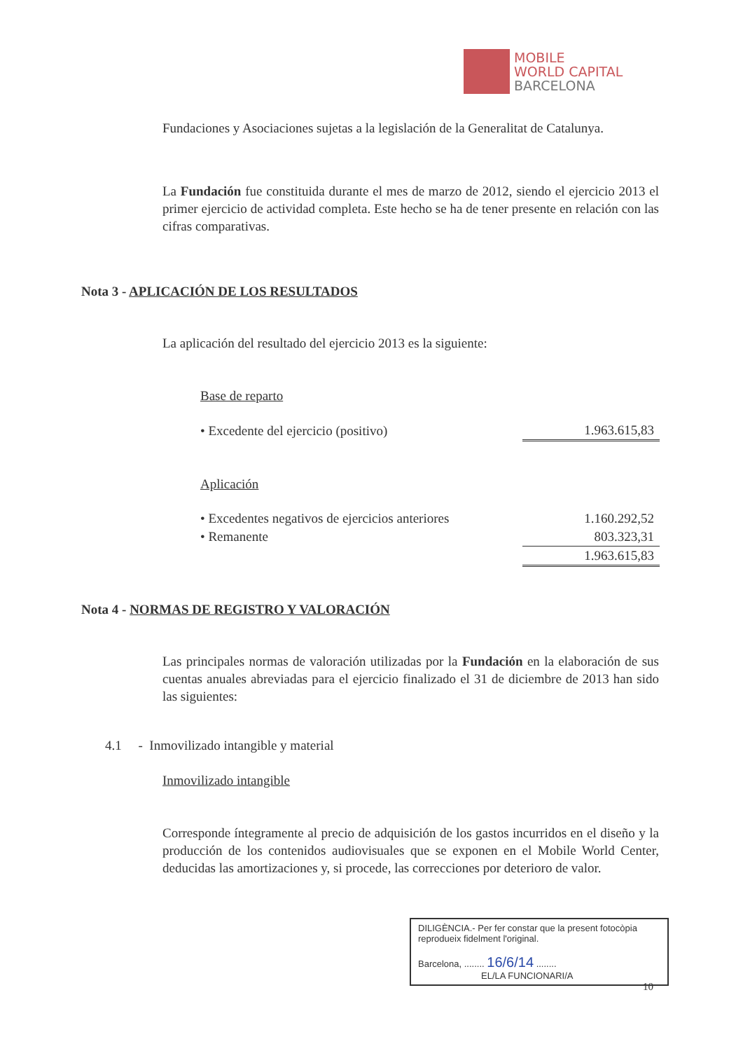MOBILE
WORLD CAPITAL
BARCELONA
Fundaciones y Asociaciones sujetas a la legislación de la Generalitat de Catalunya.
La Fundación fue constituida durante el mes de marzo de 2012, siendo el ejercicio 2013 el primer ejercicio de actividad completa. Este hecho se ha de tener presente en relación con las cifras comparativas.
Nota 3 - APLICACIÓN DE LOS RESULTADOS
La aplicación del resultado del ejercicio 2013 es la siguiente:
| Base de reparto | |
| • Excedente del ejercicio (positivo) | 1.963.615,83 |
| Aplicación | |
| • Excedentes negativos de ejercicios anteriores | 1.160.292,52 |
| • Remanente | 803.323,31 |
| | 1.963.615,83 |
Nota 4 - NORMAS DE REGISTRO Y VALORACIÓN
Las principales normas de valoración utilizadas por la Fundación en la elaboración de sus cuentas anuales abreviadas para el ejercicio finalizado el 31 de diciembre de 2013 han sido las siguientes:
4.1 - Inmovilizado intangible y material
Inmovilizado intangible
Corresponde íntegramente al precio de adquisición de los gastos incurridos en el diseño y la producción de los contenidos audiovisuales que se exponen en el Mobile World Center, deducidas las amortizaciones y, si procede, las correcciones por deterioro de valor.
DILIGÈNCIA.- Per fer constar que la present fotocòpia reprodueix fidelment l'original.
Barcelona, ........ 16/6/14 ........
EL/LA FUNCIONARI/A
10